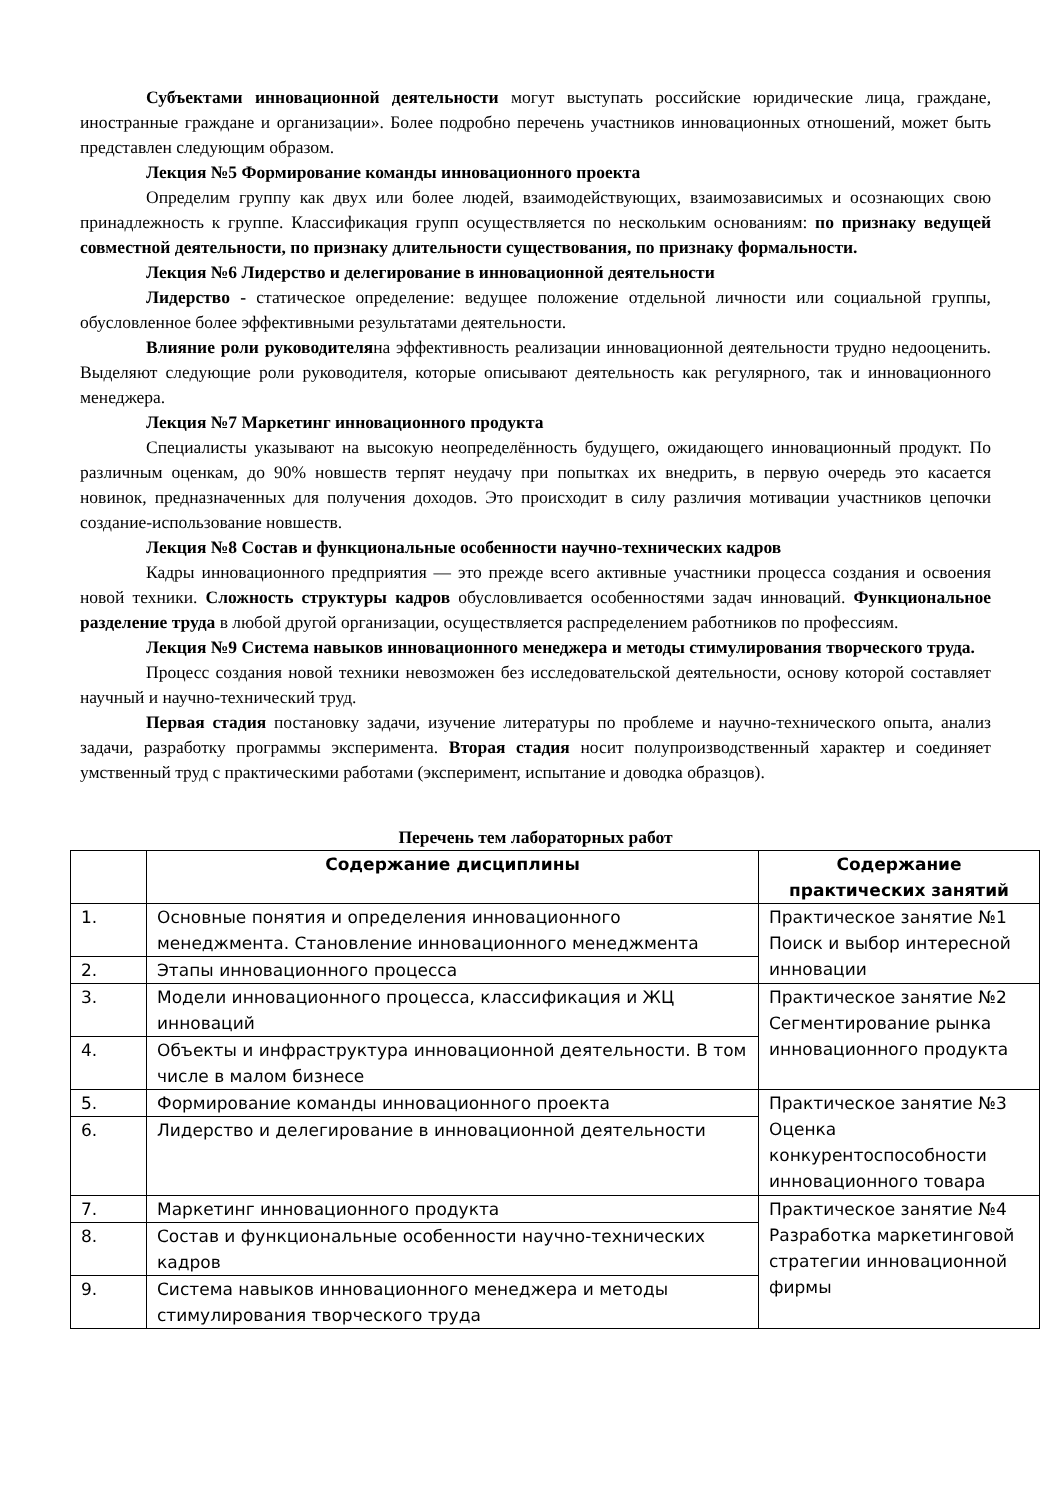Субъектами инновационной деятельности могут выступать российские юридические лица, граждане, иностранные граждане и организации». Более подробно перечень участников инновационных отношений, может быть представлен следующим образом.
Лекция №5 Формирование команды инновационного проекта
Определим группу как двух или более людей, взаимодействующих, взаимозависимых и осознающих свою принадлежность к группе. Классификация групп осуществляется по нескольким основаниям: по признаку ведущей совместной деятельности, по признаку длительности существования, по признаку формальности.
Лекция №6 Лидерство и делегирование в инновационной деятельности
Лидерство - статическое определение: ведущее положение отдельной личности или социальной группы, обусловленное более эффективными результатами деятельности.
Влияние роли руководителяна эффективность реализации инновационной деятельности трудно недооценить. Выделяют следующие роли руководителя, которые описывают деятельность как регулярного, так и инновационного менеджера.
Лекция №7 Маркетинг инновационного продукта
Специалисты указывают на высокую неопределённость будущего, ожидающего инновационный продукт. По различным оценкам, до 90% новшеств терпят неудачу при попытках их внедрить, в первую очередь это касается новинок, предназначенных для получения доходов. Это происходит в силу различия мотивации участников цепочки создание-использование новшеств.
Лекция №8 Состав и функциональные особенности научно-технических кадров
Кадры инновационного предприятия — это прежде всего активные участники процесса создания и освоения новой техники. Сложность структуры кадров обусловливается особенностями задач инноваций. Функциональное разделение труда в любой другой организации, осуществляется распределением работников по профессиям.
Лекция №9 Система навыков инновационного менеджера и методы стимулирования творческого труда.
Процесс создания новой техники невозможен без исследовательской деятельности, основу которой составляет научный и научно-технический труд.
Первая стадия постановку задачи, изучение литературы по проблеме и научно-технического опыта, анализ задачи, разработку программы эксперимента. Вторая стадия носит полупроизводственный характер и соединяет умственный труд с практическими работами (эксперимент, испытание и доводка образцов).
Перечень тем лабораторных работ
| | Содержание дисциплины | Содержание практических занятий |
| --- | --- | --- |
| 1. | Основные понятия и определения инновационного менеджмента. Становление инновационного менеджмента | Практическое занятие №1 Поиск и выбор интересной инновации |
| 2. | Этапы инновационного процесса | |
| 3. | Модели инновационного процесса, классификация и ЖЦ инноваций | Практическое занятие №2 Сегментирование рынка инновационного продукта |
| 4. | Объекты и инфраструктура инновационной деятельности. В том числе в малом бизнесе | |
| 5. | Формирование команды инновационного проекта | Практическое занятие №3 Оценка конкурентоспособности инновационного товара |
| 6. | Лидерство и делегирование в инновационной деятельности | |
| 7. | Маркетинг инновационного продукта | Практическое занятие №4 Разработка маркетинговой стратегии инновационной фирмы |
| 8. | Состав и функциональные особенности научно-технических кадров | |
| 9. | Система навыков инновационного менеджера и методы стимулирования творческого труда | |